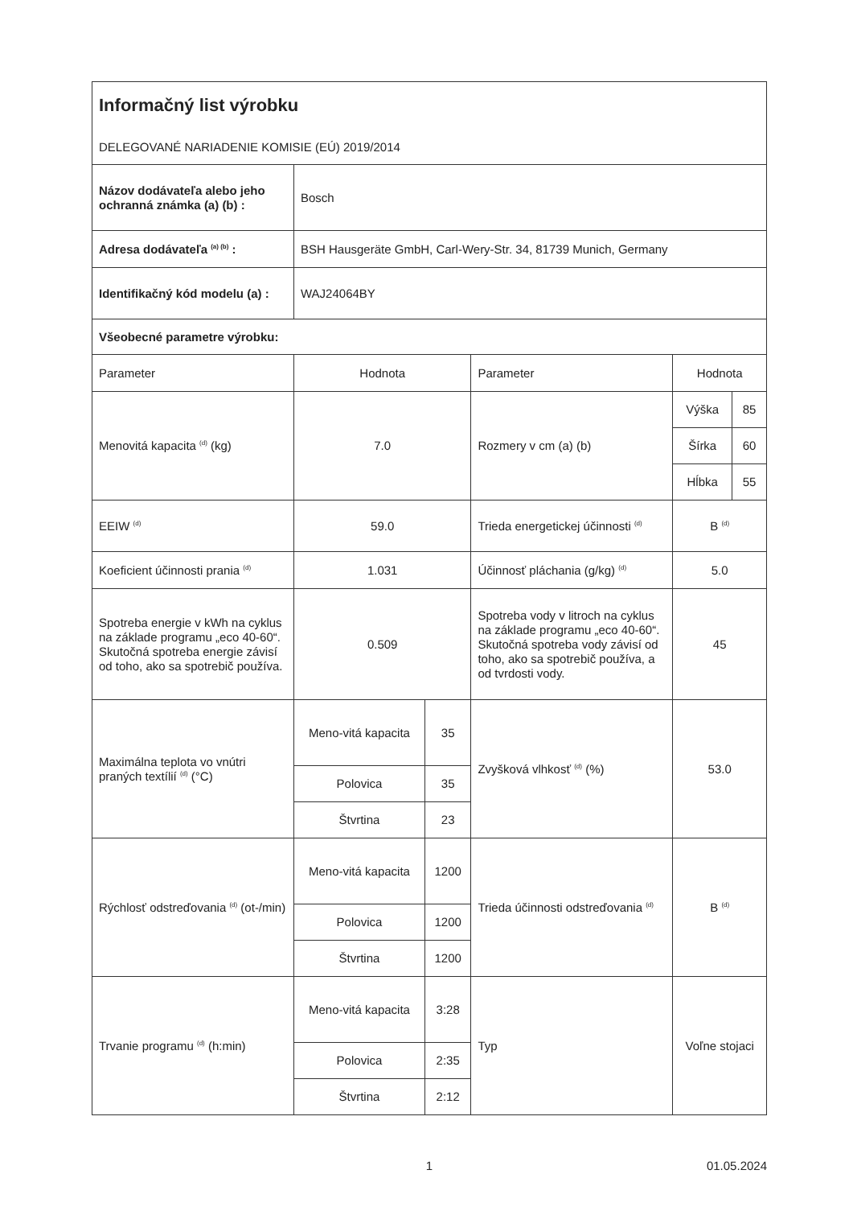| Informačný list výrobku DELEGOVANÉ NARIADENIE KOMISIE (EÚ) 2019/2014 | | | | | |
| Názov dodávateľa alebo jeho ochranná známka (a) (b) : | Bosch | | | | |
| Adresa dodávateľa <sup>(a) (b)</sup> : | BSH Hausgeräte GmbH, Carl-Wery-Str. 34, 81739 Munich, Germany | | | | |
| Identifikačný kód modelu (a) : | WAJ24064BY | | | | |
| Všeobecné parametre výrobku: | | | | | |
| Parameter | Hodnota | | Parameter | Hodnota | |
| Menovitá kapacita <sup>(d)</sup> (kg) | 7.0 | | Rozmery v cm (a) (b) | Výška | 85 |
| | | | | Šírka | 60 |
| | | | | Hĺbka | 55 |
| EEIW <sup>(d)</sup> | 59.0 | | Trieda energetickej účinnosti <sup>(d)</sup> | B <sup>(d)</sup> | |
| Koeficient účinnosti prania <sup>(d)</sup> | 1.031 | | Účinnosť pláchania (g/kg) <sup>(d)</sup> | 5.0 | |
| Spotreba energie v kWh na cyklus na základe programu „eco 40-60“. Skutočná spotreba energie závisí od toho, ako sa spotrebič používa. | 0.509 | | Spotreba vody v litroch na cyklus na základe programu „eco 40-60“. Skutočná spotreba vody závisí od toho, ako sa spotrebič používa, a od tvrdosti vody. | 45 | |
| Maximálna teplota vo vnútri praných textílií <sup>(d)</sup> (°C) | Meno-vitá kapacita | 35 | Zvyšková vlhkosť <sup>(d)</sup> (%) | 53.0 | |
| | Polovica | 35 | | | |
| | Štvrtina | 23 | | | |
| Rýchlosť odstreďovania <sup>(d)</sup> (ot-/min) | Meno-vitá kapacita | 1200 | Trieda účinnosti odstreďovania <sup>(d)</sup> | B <sup>(d)</sup> | |
| | Polovica | 1200 | | | |
| | Štvrtina | 1200 | | | |
| Trvanie programu <sup>(d)</sup> (h:min) | Meno-vitá kapacita | 3:28 | Typ | Voľne stojaci | |
| | Polovica | 2:35 | | | |
| | Štvrtina | 2:12 | | | |
1 01.05.2024